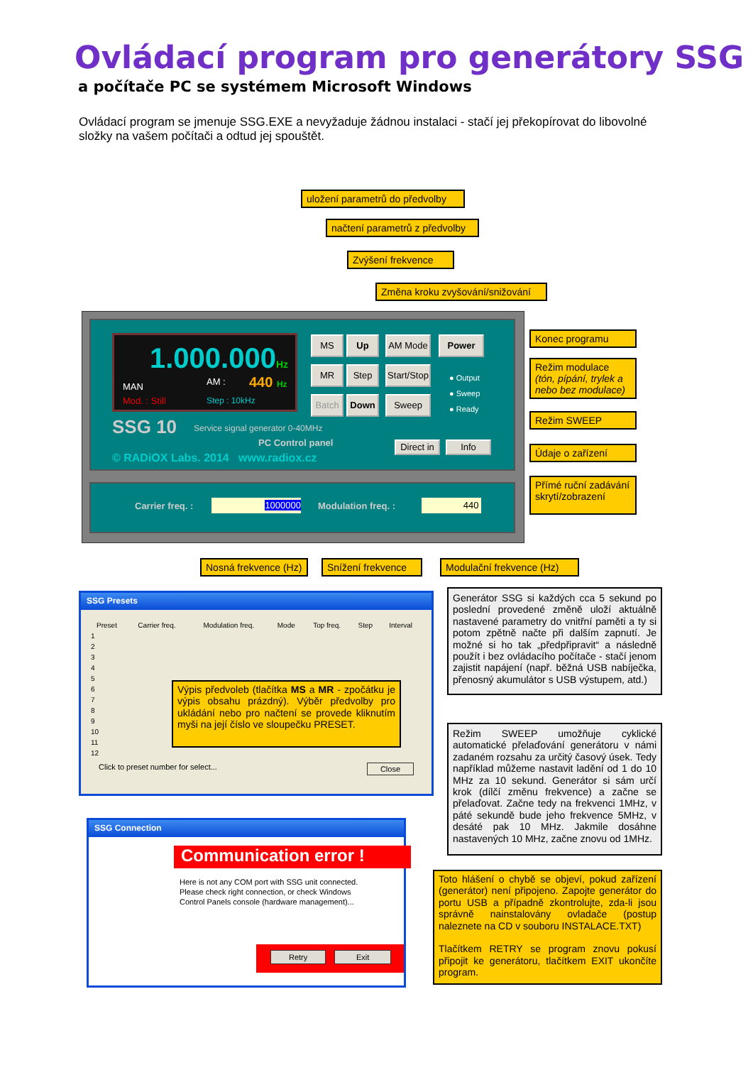Ovládací program pro generátory SSG
a počítače PC se systémem Microsoft Windows
Ovládací program se jmenuje SSG.EXE a nevyžaduje žádnou instalaci - stačí jej překopírovat do libovolné složky na vašem počítači a odtud jej spouštět.
uložení parametrů do předvolby
načtení parametrů z předvolby
Zvýšení frekvence
Změna kroku zvyšování/snižování
1.000.000Hz
MAN AM : 440 Hz
Mod. : Still Step : 10kHz
SSG 10
Service signal generator 0-40MHz
PC Control panel
© RADiOX Labs. 2014 www.radiox.cz
MS Up AM Mode Power
MR Step
Start/Stop
● Output
● Sweep
● Ready
Batch Down Sweep
Direct in
Info
Carrier freq. : 1000000 Modulation freq. : 440
Konec programu
Režim modulace
(tón, pípání, trylek a nebo bez modulace)
Režim SWEEP
Údaje o zařízení
Přímé ruční zadávání skrytí/zobrazení
Nosná frekvence (Hz)
Snížení frekvence
Modulační frekvence (Hz)
SSG Presets
| Preset | Carrier freq. | Modulation freq. | Mode | Top freq. | Step | Interval |
| --- | --- | --- | --- | --- | --- | --- |
| 1 | | | | | | |
| 2 | | | | | | |
| 3 | | | | | | |
| 4 | | | | | | |
| 5 | | | | | | |
| 6 | | | | | | |
| 7 | | | | | | |
| 8 | | | | | | |
| 9 | | | | | | |
| 10 | | | | | | |
| 11 | | | | | | |
| 12 | | | | | | |
Click to preset number for select... Close
Výpis předvoleb (tlačítka MS a MR - zpočátku je výpis obsahu prázdný). Výběr předvolby pro ukládání nebo pro načtení se provede kliknutím myši na její číslo ve sloupečku PRESET.
Generátor SSG si každých cca 5 sekund po poslední provedené změně uloží aktuálně nastavené parametry do vnitřní paměti a ty si potom zpětně načte při dalším zapnutí. Je možné si ho tak „předpřipravit“ a následně použít i bez ovládacího počítače - stačí jenom zajistit napájení (např. běžná USB nabíječka, přenosný akumulátor s USB výstupem, atd.)
Režim SWEEP umožňuje cyklické automatické přelaďování generátoru v námi zadaném rozsahu za určitý časový úsek. Tedy například můžeme nastavit ladění od 1 do 10 MHz za 10 sekund. Generátor si sám určí krok (dílčí změnu frekvence) a začne se přelaďovat. Začne tedy na frekvenci 1MHz, v páté sekundě bude jeho frekvence 5MHz, v desáté pak 10 MHz. Jakmile dosáhne nastavených 10 MHz, začne znovu od 1MHz.
SSG Connection
Communication error !
Here is not any COM port with SSG unit connected.
Please check right connection, or check Windows
Control Panels console (hardware management)...
Retry Exit
Toto hlášení o chybě se objeví, pokud zařízení (generátor) není připojeno. Zapojte generátor do portu USB a případně zkontrolujte, zda-li jsou správně nainstalovány ovladače (postup naleznete na CD v souboru INSTALACE.TXT)
Tlačítkem RETRY se program znovu pokusí připojit ke generátoru, tlačítkem EXIT ukončíte program.